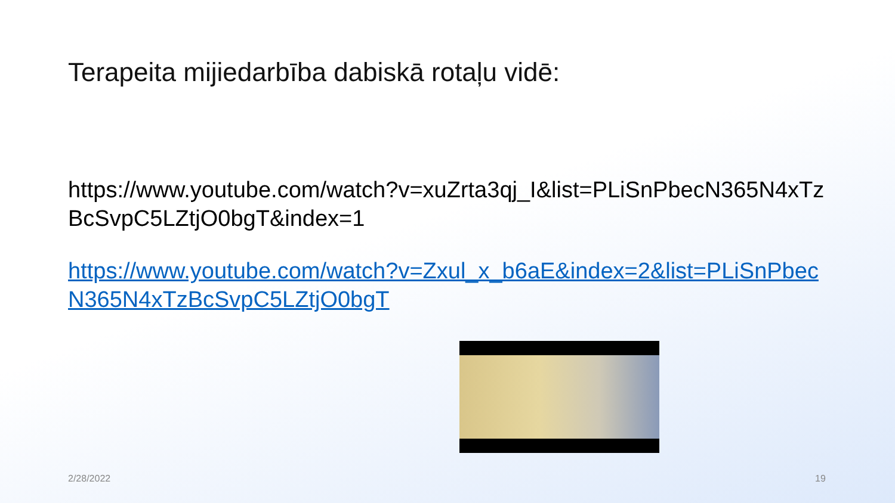Terapeita mijiedarbība dabiskā rotaļu vidē:
https://www.youtube.com/watch?v=xuZrta3qj_I&list=PLiSnPbecN365N4xTzBcSvpC5LZtjO0bgT&index=1
https://www.youtube.com/watch?v=Zxul_x_b6aE&index=2&list=PLiSnPbecN365N4xTzBcSvpC5LZtjO0bgT
2/28/2022 19